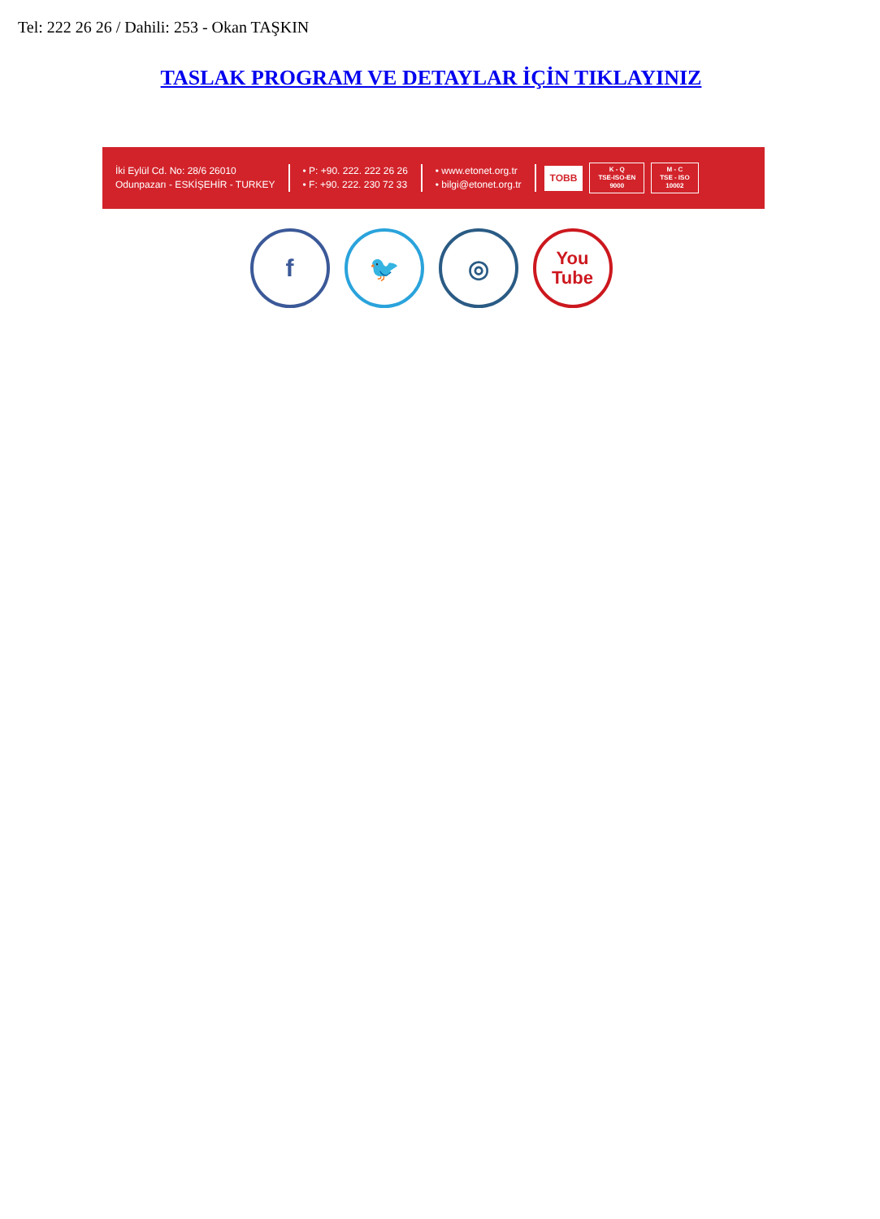Tel: 222 26 26 / Dahili: 253 - Okan TAŞKIN
TASLAK PROGRAM VE DETAYLAR İÇİN TIKLAYINIZ
İki Eylül Cd. No: 28/6 26010
Odunpazarı - ESKİŞEHİR - TURKEY
• P: +90. 222. 222 26 26
• F: +90. 222. 230 72 33
• www.etonet.org.tr
• bilgi@etonet.org.tr
TOBB
K - Q
TSE-ISO-EN
9000
M - C
TSE - ISO
10002
f 🐦 ◎
You
Tube